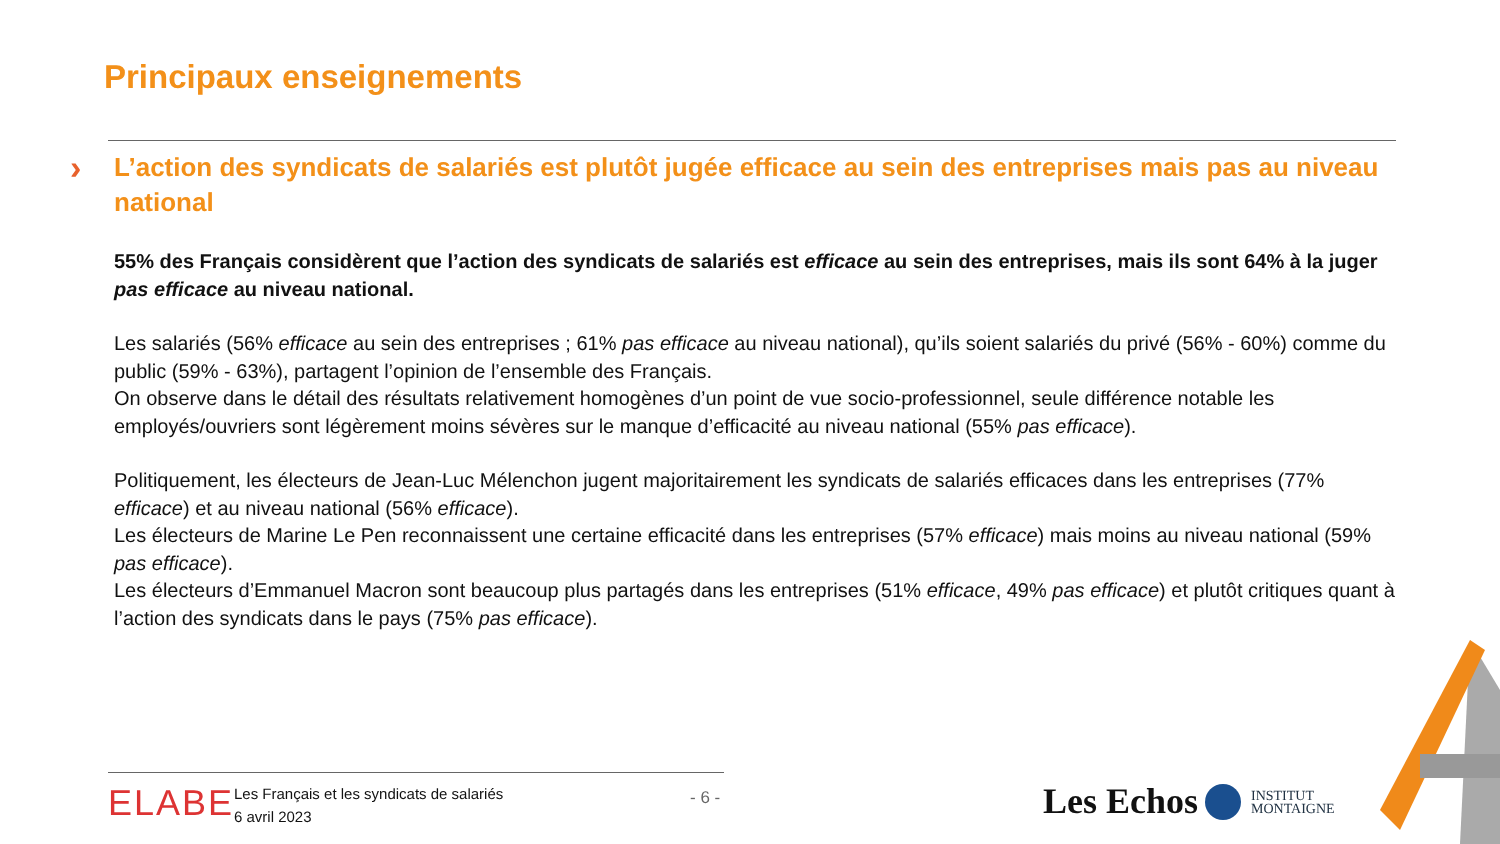Principaux enseignements
›
L’action des syndicats de salariés est plutôt jugée efficace au sein des entreprises mais pas au niveau national
55% des Français considèrent que l’action des syndicats de salariés est efficace au sein des entreprises, mais ils sont 64% à la juger pas efficace au niveau national.
Les salariés (56% efficace au sein des entreprises ; 61% pas efficace au niveau national), qu’ils soient salariés du privé (56% - 60%) comme du public (59% - 63%), partagent l’opinion de l’ensemble des Français.
On observe dans le détail des résultats relativement homogènes d’un point de vue socio-professionnel, seule différence notable les employés/ouvriers sont légèrement moins sévères sur le manque d’efficacité au niveau national (55% pas efficace).
Politiquement, les électeurs de Jean-Luc Mélenchon jugent majoritairement les syndicats de salariés efficaces dans les entreprises (77% efficace) et au niveau national (56% efficace).
Les électeurs de Marine Le Pen reconnaissent une certaine efficacité dans les entreprises (57% efficace) mais moins au niveau national (59% pas efficace).
Les électeurs d’Emmanuel Macron sont beaucoup plus partagés dans les entreprises (51% efficace, 49% pas efficace) et plutôt critiques quant à l’action des syndicats dans le pays (75% pas efficace).
ELABE
Les Français et les syndicats de salariés
6 avril 2023
- 6 - Les Echos
INSTITUT
MONTAIGNE